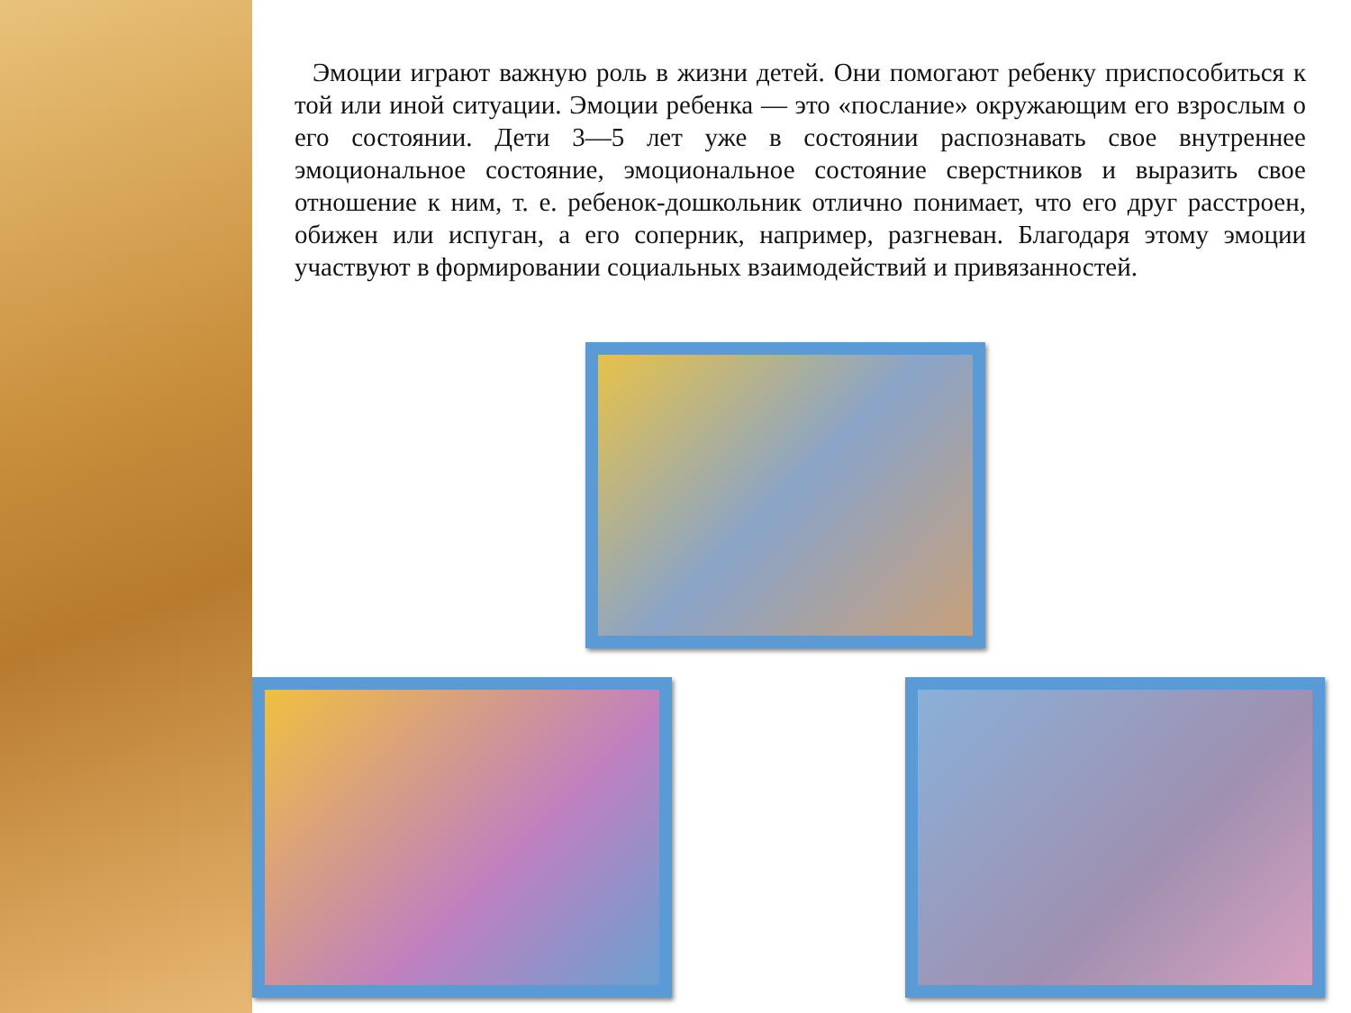Эмоции играют важную роль в жизни детей. Они помогают ребенку приспособиться к той или иной ситуации. Эмоции ребенка — это «послание» окружающим его взрослым о его состоянии. Дети 3—5 лет уже в состоянии распознавать свое внутреннее эмоциональное состояние, эмоциональное состояние сверстников и выразить свое отношение к ним, т. е. ребенок-дошкольник отлично понимает, что его друг расстроен, обижен или испуган, а его соперник, например, разгневан. Благодаря этому эмоции участвуют в формировании социальных взаимодействий и привязанностей.